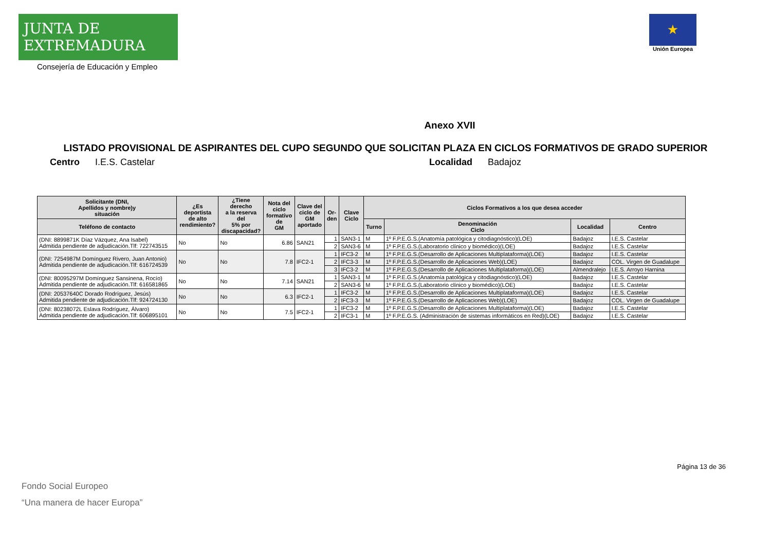JUNTA DE EXTREMADURA
Consejería de Educación y Empleo
★
Unión Europea
Anexo XVII
LISTADO PROVISIONAL DE ASPIRANTES DEL CUPO SEGUNDO QUE SOLICITAN PLAZA EN CICLOS FORMATIVOS DE GRADO SUPERIOR
Centro I.E.S. Castelar Localidad Badajoz
| Solicitante (DNI, Apellidos y nombre)y situación | ¿Es deportista de alto rendimiento? | ¿Tiene derecho a la reserva del 5% por discapacidad? | Nota del ciclo formativo de GM | Clave del ciclo de GM aportado | Or- den | Clave Ciclo | Ciclos Formativos a los que desea acceder | | | |
| --- | --- | --- | --- | --- | --- | --- | --- | --- | --- | --- |
| Teléfono de contacto | | | | | | | Turno | Denominación Ciclo | Localidad | Centro |
| (DNI: 8899871K Díaz Vázquez, Ana Isabel) Admitida pendiente de adjudicación.Tlf: 722743515 | No | No | 6.86 | SAN21 | 1 | SAN3-1 | M | 1º F.P.E.G.S.(Anatomía patológica y citodiagnóstico)(LOE) | Badajoz | I.E.S. Castelar |
| | | | | | 2 | SAN3-6 | M | 1º F.P.E.G.S.(Laboratorio clínico y biomédico)(LOE) | Badajoz | I.E.S. Castelar |
| (DNI: 7254987M Domínguez Rivero, Juan Antonio) Admitida pendiente de adjudicación.Tlf: 616724539 | No | No | 7.8 | IFC2-1 | 1 | IFC3-2 | M | 1º F.P.E.G.S.(Desarrollo de Aplicaciones Multiplataforma)(LOE) | Badajoz | I.E.S. Castelar |
| | | | | | 2 | IFC3-3 | M | 1º F.P.E.G.S.(Desarrollo de Aplicaciones Web)(LOE) | Badajoz | COL. Virgen de Guadalupe |
| | | | | | 3 | IFC3-2 | M | 1º F.P.E.G.S.(Desarrollo de Aplicaciones Multiplataforma)(LOE) | Almendralejo | I.E.S. Arroyo Harnina |
| (DNI: 80095297M Domínguez Sansinena, Rocío) Admitida pendiente de adjudicación.Tlf: 616581865 | No | No | 7.14 | SAN21 | 1 | SAN3-1 | M | 1º F.P.E.G.S.(Anatomía patológica y citodiagnóstico)(LOE) | Badajoz | I.E.S. Castelar |
| | | | | | 2 | SAN3-6 | M | 1º F.P.E.G.S.(Laboratorio clínico y biomédico)(LOE) | Badajoz | I.E.S. Castelar |
| (DNI: 20537640C Dorado Rodríguez, Jesús) Admitida pendiente de adjudicación.Tlf: 924724130 | No | No | 6.3 | IFC2-1 | 1 | IFC3-2 | M | 1º F.P.E.G.S.(Desarrollo de Aplicaciones Multiplataforma)(LOE) | Badajoz | I.E.S. Castelar |
| | | | | | 2 | IFC3-3 | M | 1º F.P.E.G.S.(Desarrollo de Aplicaciones Web)(LOE) | Badajoz | COL. Virgen de Guadalupe |
| (DNI: 80238072L Eslava Rodríguez, Álvaro) Admitida pendiente de adjudicación.Tlf: 606895101 | No | No | 7.5 | IFC2-1 | 1 | IFC3-2 | M | 1º F.P.E.G.S.(Desarrollo de Aplicaciones Multiplataforma)(LOE) | Badajoz | I.E.S. Castelar |
| | | | | | 2 | IFC3-1 | M | 1º F.P.E.G.S. (Administración de sistemas informáticos en Red)(LOE) | Badajoz | I.E.S. Castelar |
Página 13 de 36
Fondo Social Europeo
“Una manera de hacer Europa”